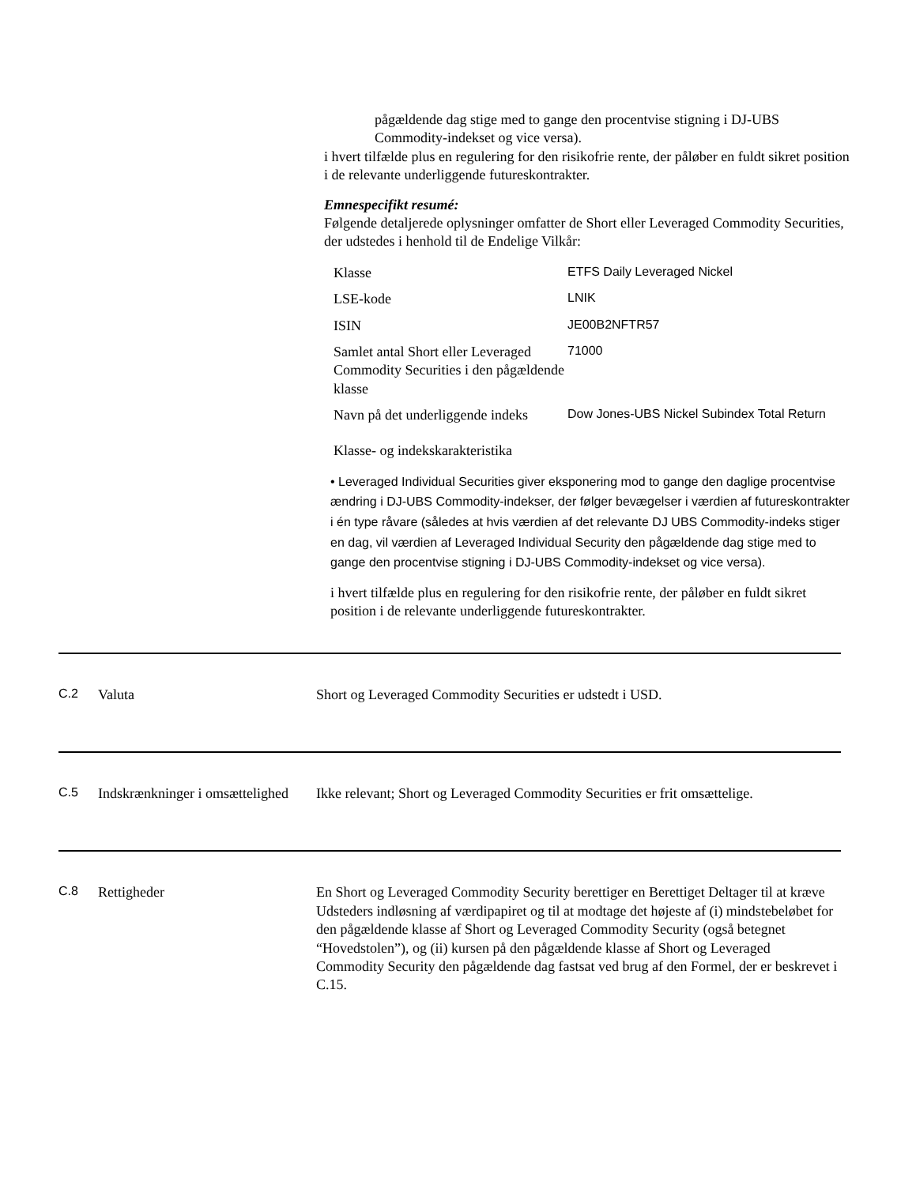pågældende dag stige med to gange den procentvise stigning i DJ-UBS Commodity-indekset og vice versa).
i hvert tilfælde plus en regulering for den risikofrie rente, der påløber en fuldt sikret position i de relevante underliggende futureskontrakter.
Emnespecifikt resumé:
Følgende detaljerede oplysninger omfatter de Short eller Leveraged Commodity Securities, der udstedes i henhold til de Endelige Vilkår:
| Klasse | ETFS Daily Leveraged Nickel |
| LSE-kode | LNIK |
| ISIN | JE00B2NFTR57 |
| Samlet antal Short eller Leveraged Commodity Securities i den pågældende klasse | 71000 |
| Navn på det underliggende indeks | Dow Jones-UBS Nickel Subindex Total Return |
Klasse- og indekskarakteristika
• Leveraged Individual Securities giver eksponering mod to gange den daglige procentvise ændring i DJ-UBS Commodity-indekser, der følger bevægelser i værdien af futureskontrakter i én type råvare (således at hvis værdien af det relevante DJ UBS Commodity-indeks stiger en dag, vil værdien af Leveraged Individual Security den pågældende dag stige med to gange den procentvise stigning i DJ-UBS Commodity-indekset og vice versa).
i hvert tilfælde plus en regulering for den risikofrie rente, der påløber en fuldt sikret position i de relevante underliggende futureskontrakter.
C.2 Valuta Short og Leveraged Commodity Securities er udstedt i USD.
C.5 Indskrænkninger i omsættelighed
Ikke relevant; Short og Leveraged Commodity Securities er frit omsættelige.
C.8 Rettigheder En Short og Leveraged Commodity Security berettiger en Berettiget Deltager til at kræve Udsteders indløsning af værdipapiret og til at modtage det højeste af (i) mindstebeløbet for den pågældende klasse af Short og Leveraged Commodity Security (også betegnet “Hovedstolen”), og (ii) kursen på den pågældende klasse af Short og Leveraged Commodity Security den pågældende dag fastsat ved brug af den Formel, der er beskrevet i C.15.